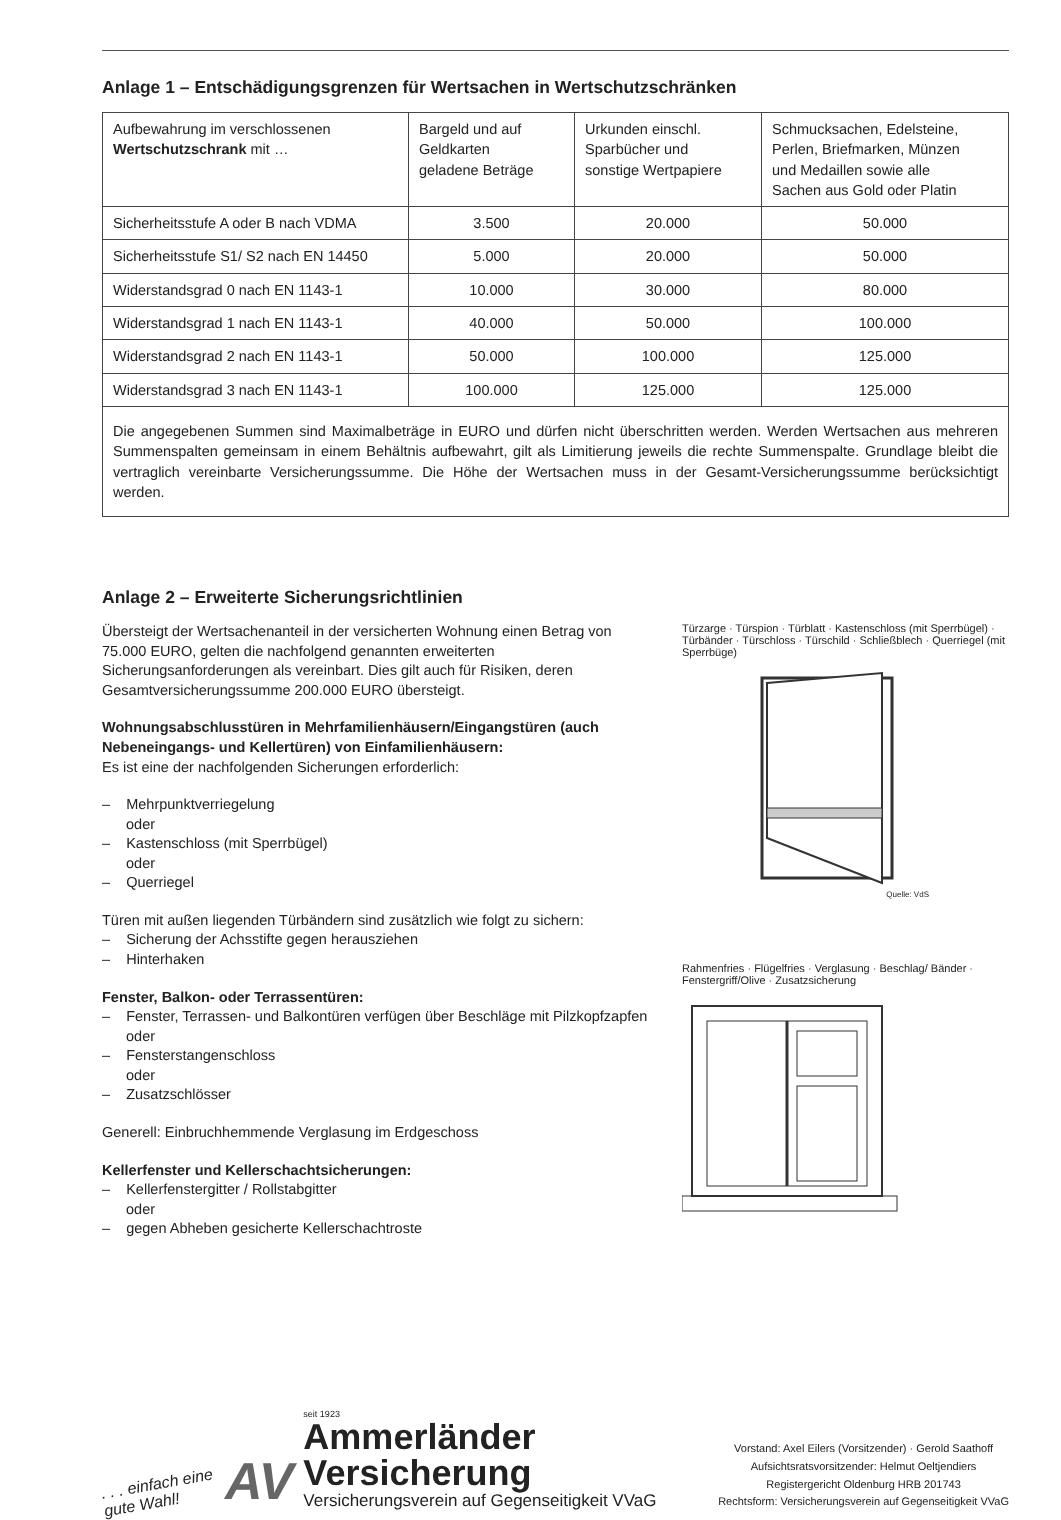Anlage 1 – Entschädigungsgrenzen für Wertsachen in Wertschutzschränken
| Aufbewahrung im verschlossenen Wertschutzschrank mit … | Bargeld und auf Geldkarten geladene Beträge | Urkunden einschl. Sparbücher und sonstige Wertpapiere | Schmucksachen, Edelsteine, Perlen, Briefmarken, Münzen und Medaillen sowie alle Sachen aus Gold oder Platin |
| Sicherheitsstufe A oder B nach VDMA | 3.500 | 20.000 | 50.000 |
| Sicherheitsstufe S1/ S2 nach EN 14450 | 5.000 | 20.000 | 50.000 |
| Widerstandsgrad 0 nach EN 1143-1 | 10.000 | 30.000 | 80.000 |
| Widerstandsgrad 1 nach EN 1143-1 | 40.000 | 50.000 | 100.000 |
| Widerstandsgrad 2 nach EN 1143-1 | 50.000 | 100.000 | 125.000 |
| Widerstandsgrad 3 nach EN 1143-1 | 100.000 | 125.000 | 125.000 |
| Die angegebenen Summen sind Maximalbeträge in EURO und dürfen nicht überschritten werden. Werden Wertsachen aus mehreren Summenspalten gemeinsam in einem Behältnis aufbewahrt, gilt als Limitierung jeweils die rechte Summenspalte. Grundlage bleibt die vertraglich vereinbarte Versicherungssumme. Die Höhe der Wertsachen muss in der Gesamt-Versicherungssumme berücksichtigt werden. | | | |
Anlage 2 – Erweiterte Sicherungsrichtlinien
Übersteigt der Wertsachenanteil in der versicherten Wohnung einen Betrag von 75.000 EURO, gelten die nachfolgend genannten erweiterten Sicherungsanforderungen als vereinbart. Dies gilt auch für Risiken, deren Gesamtversicherungssumme 200.000 EURO übersteigt.
Wohnungsabschlusstüren in Mehrfamilienhäusern/Eingangstüren (auch Nebeneingangs- und Kellertüren) von Einfamilienhäusern:
Es ist eine der nachfolgenden Sicherungen erforderlich:
– Mehrpunktverriegelung
oder
– Kastenschloss (mit Sperrbügel)
oder
– Querriegel
Türen mit außen liegenden Türbändern sind zusätzlich wie folgt zu sichern:
– Sicherung der Achsstifte gegen herausziehen
– Hinterhaken
Fenster, Balkon- oder Terrassentüren:
– Fenster, Terrassen- und Balkontüren verfügen über Beschläge mit Pilzkopfzapfen
oder
– Fensterstangenschloss
oder
– Zusatzschlösser
Generell: Einbruchhemmende Verglasung im Erdgeschoss
Kellerfenster und Kellerschachtsicherungen:
– Kellerfenstergitter / Rollstabgitter
oder
– gegen Abheben gesicherte Kellerschachtroste
Türzarge · Türspion · Türblatt · Kastenschloss (mit Sperrbügel) · Türbänder · Türschloss · Türschild · Schließblech · Querriegel (mit Sperrbüge)
Quelle: VdS
Rahmenfries · Flügelfries · Verglasung · Beschlag/ Bänder · Fenstergriff/Olive · Zusatzsicherung
. . . einfach eine
gute Wahl!
AV
seit 1923
Ammerländer
Versicherung
Versicherungsverein auf Gegenseitigkeit VVaG
Vorstand: Axel Eilers (Vorsitzender) · Gerold Saathoff
Aufsichtsratsvorsitzender: Helmut Oeltjendiers
Registergericht Oldenburg HRB 201743
Rechtsform: Versicherungsverein auf Gegenseitigkeit VVaG